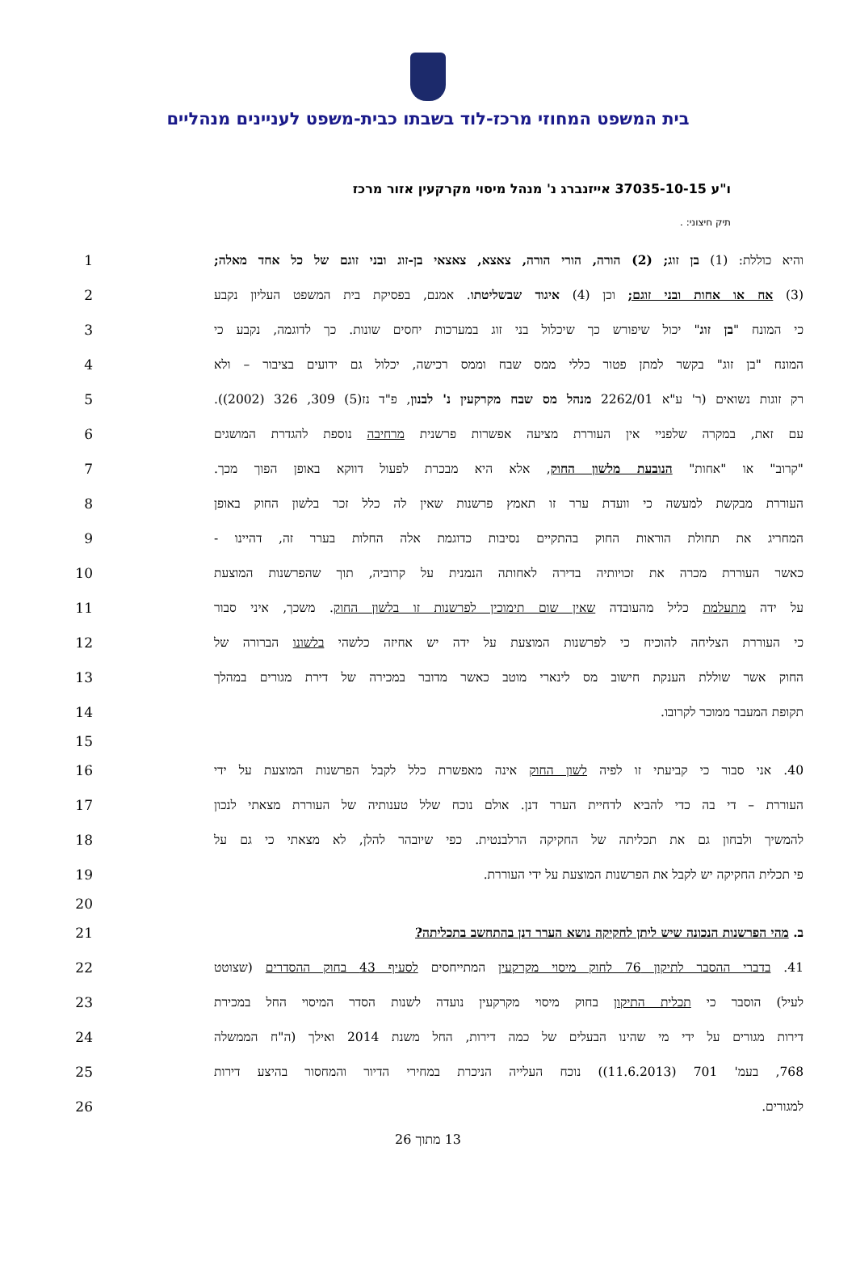בית המשפט המחוזי מרכז-לוד בשבתו כבית-משפט לעניינים מנהליים
ו"ע 37035-10-15 אייזנברג נ' מנהל מיסוי מקרקעין אזור מרכז
תיק חיצוני: .
1
והיא כוללת: (1) בן זוג; (2) הורה, הורי הורה, צאצא, צאצאי בן-זוג ובני זוגם של כל אחד מאלה;
2
(3) אח או אחות ובני זוגם; וכן (4) איגוד שבשליטתו. אמנם, בפסיקת בית המשפט העליון נקבע
3
כי המונח "בן זוג" יכול שיפורש כך שיכלול בני זוג במערכות יחסים שונות. כך לדוגמה, נקבע כי
4
המונח "בן זוג" בקשר למתן פטור כללי ממס שבח וממס רכישה, יכלול גם ידועים בציבור – ולא
5
רק זוגות נשואים (ר' ע"א 2262/01 מנהל מס שבח מקרקעין נ' לבנון, פ"ד נז(5) 309, 326 (2002)).
6
עם זאת, במקרה שלפניי אין העוררת מציעה אפשרות פרשנית מרחיבה נוספת להגדרת המושגים
7 "קרוב" או "אחות" הנובעת מלשון החוק, אלא היא מבכרת לפעול דווקא באופן הפוך מכך.
8
העוררת מבקשת למעשה כי וועדת ערר זו תאמץ פרשנות שאין לה כלל זכר בלשון החוק באופן
9 המחריג את תחולת הוראות החוק בהתקיים נסיבות כדוגמת אלה החלות בערר זה, דהיינו -
10
כאשר העוררת מכרה את זכויותיה בדירה לאחותה הנמנית על קרוביה, תוך שהפרשנות המוצעת
11
על ידה מתעלמת כליל מהעובדה שאין שום תימוכין לפרשנות זו בלשון החוק. משכך, איני סבור
12
כי העוררת הצליחה להוכיח כי לפרשנות המוצעת על ידה יש אחיזה כלשהי בלשונו הברורה של
13
החוק אשר שוללת הענקת חישוב מס לינארי מוטב כאשר מדובר במכירה של דירת מגורים במהלך
14 תקופת המעבר ממוכר לקרובו.
15
16
40. אני סבור כי קביעתי זו לפיה לשון החוק אינה מאפשרת כלל לקבל הפרשנות המוצעת על ידי
17
העוררת – די בה כדי להביא לדחיית הערר דנן. אולם נוכח שלל טענותיה של העוררת מצאתי לנכון
18
להמשיך ולבחון גם את תכליתה של החקיקה הרלבנטית. כפי שיובהר להלן, לא מצאתי כי גם על
19 פי תכלית החקיקה יש לקבל את הפרשנות המוצעת על ידי העוררת.
20
21 ב. מהי הפרשנות הנכונה שיש ליתן לחקיקה נושא הערר דנן בהתחשב בתכליתה?
22
41. בדברי ההסבר לתיקון 76 לחוק מיסוי מקרקעין המתייחסים לסעיף 43 בחוק ההסדרים (שצוטט
23
לעיל) הוסבר כי תכלית התיקון בחוק מיסוי מקרקעין נועדה לשנות הסדר המיסוי החל במכירת
24
דירות מגורים על ידי מי שהינו הבעלים של כמה דירות, החל משנת 2014 ואילך (ה"ח הממשלה
25 768, בעמ' 701 (11.6.2013)) נוכח העלייה הניכרת במחירי הדיור והמחסור בהיצע דירות
26 למגורים.
13 מתוך 26